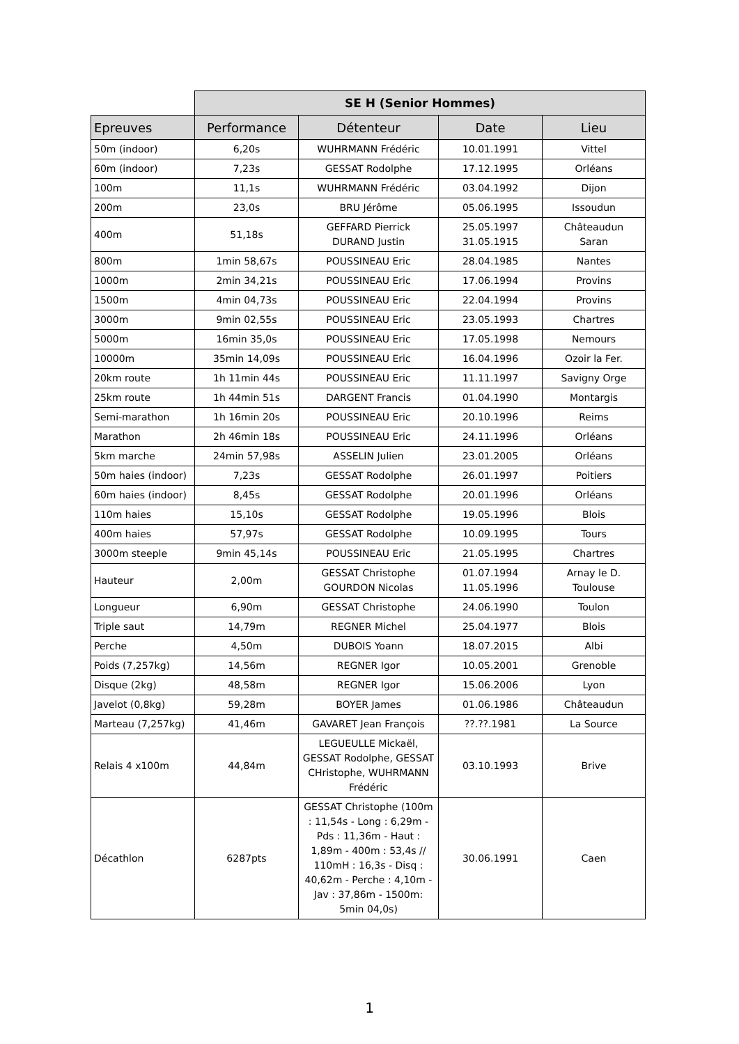| | SE H (Senior Hommes) | | | |
| --- | --- | --- | --- | --- |
| Epreuves | Performance | Détenteur | Date | Lieu |
| 50m (indoor) | 6,20s | WUHRMANN Frédéric | 10.01.1991 | Vittel |
| 60m (indoor) | 7,23s | GESSAT Rodolphe | 17.12.1995 | Orléans |
| 100m | 11,1s | WUHRMANN Frédéric | 03.04.1992 | Dijon |
| 200m | 23,0s | BRU Jérôme | 05.06.1995 | Issoudun |
| 400m | 51,18s | GEFFARD Pierrick DURAND Justin | 25.05.1997 31.05.1915 | Châteaudun Saran |
| 800m | 1min 58,67s | POUSSINEAU Eric | 28.04.1985 | Nantes |
| 1000m | 2min 34,21s | POUSSINEAU Eric | 17.06.1994 | Provins |
| 1500m | 4min 04,73s | POUSSINEAU Eric | 22.04.1994 | Provins |
| 3000m | 9min 02,55s | POUSSINEAU Eric | 23.05.1993 | Chartres |
| 5000m | 16min 35,0s | POUSSINEAU Eric | 17.05.1998 | Nemours |
| 10000m | 35min 14,09s | POUSSINEAU Eric | 16.04.1996 | Ozoir la Fer. |
| 20km route | 1h 11min 44s | POUSSINEAU Eric | 11.11.1997 | Savigny Orge |
| 25km route | 1h 44min 51s | DARGENT Francis | 01.04.1990 | Montargis |
| Semi-marathon | 1h 16min 20s | POUSSINEAU Eric | 20.10.1996 | Reims |
| Marathon | 2h 46min 18s | POUSSINEAU Eric | 24.11.1996 | Orléans |
| 5km marche | 24min 57,98s | ASSELIN Julien | 23.01.2005 | Orléans |
| 50m haies (indoor) | 7,23s | GESSAT Rodolphe | 26.01.1997 | Poitiers |
| 60m haies (indoor) | 8,45s | GESSAT Rodolphe | 20.01.1996 | Orléans |
| 110m haies | 15,10s | GESSAT Rodolphe | 19.05.1996 | Blois |
| 400m haies | 57,97s | GESSAT Rodolphe | 10.09.1995 | Tours |
| 3000m steeple | 9min 45,14s | POUSSINEAU Eric | 21.05.1995 | Chartres |
| Hauteur | 2,00m | GESSAT Christophe GOURDON Nicolas | 01.07.1994 11.05.1996 | Arnay le D. Toulouse |
| Longueur | 6,90m | GESSAT Christophe | 24.06.1990 | Toulon |
| Triple saut | 14,79m | REGNER Michel | 25.04.1977 | Blois |
| Perche | 4,50m | DUBOIS Yoann | 18.07.2015 | Albi |
| Poids (7,257kg) | 14,56m | REGNER Igor | 10.05.2001 | Grenoble |
| Disque (2kg) | 48,58m | REGNER Igor | 15.06.2006 | Lyon |
| Javelot (0,8kg) | 59,28m | BOYER James | 01.06.1986 | Châteaudun |
| Marteau (7,257kg) | 41,46m | GAVARET Jean François | ??.??.1981 | La Source |
| Relais 4 x100m | 44,84m | LEGUEULLE Mickaël, GESSAT Rodolphe, GESSAT CHristophe, WUHRMANN Frédéric | 03.10.1993 | Brive |
| Décathlon | 6287pts | GESSAT Christophe (100m : 11,54s - Long : 6,29m - Pds : 11,36m - Haut : 1,89m - 400m : 53,4s // 110mH : 16,3s - Disq : 40,62m - Perche : 4,10m - Jav : 37,86m - 1500m: 5min 04,0s) | 30.06.1991 | Caen |
1